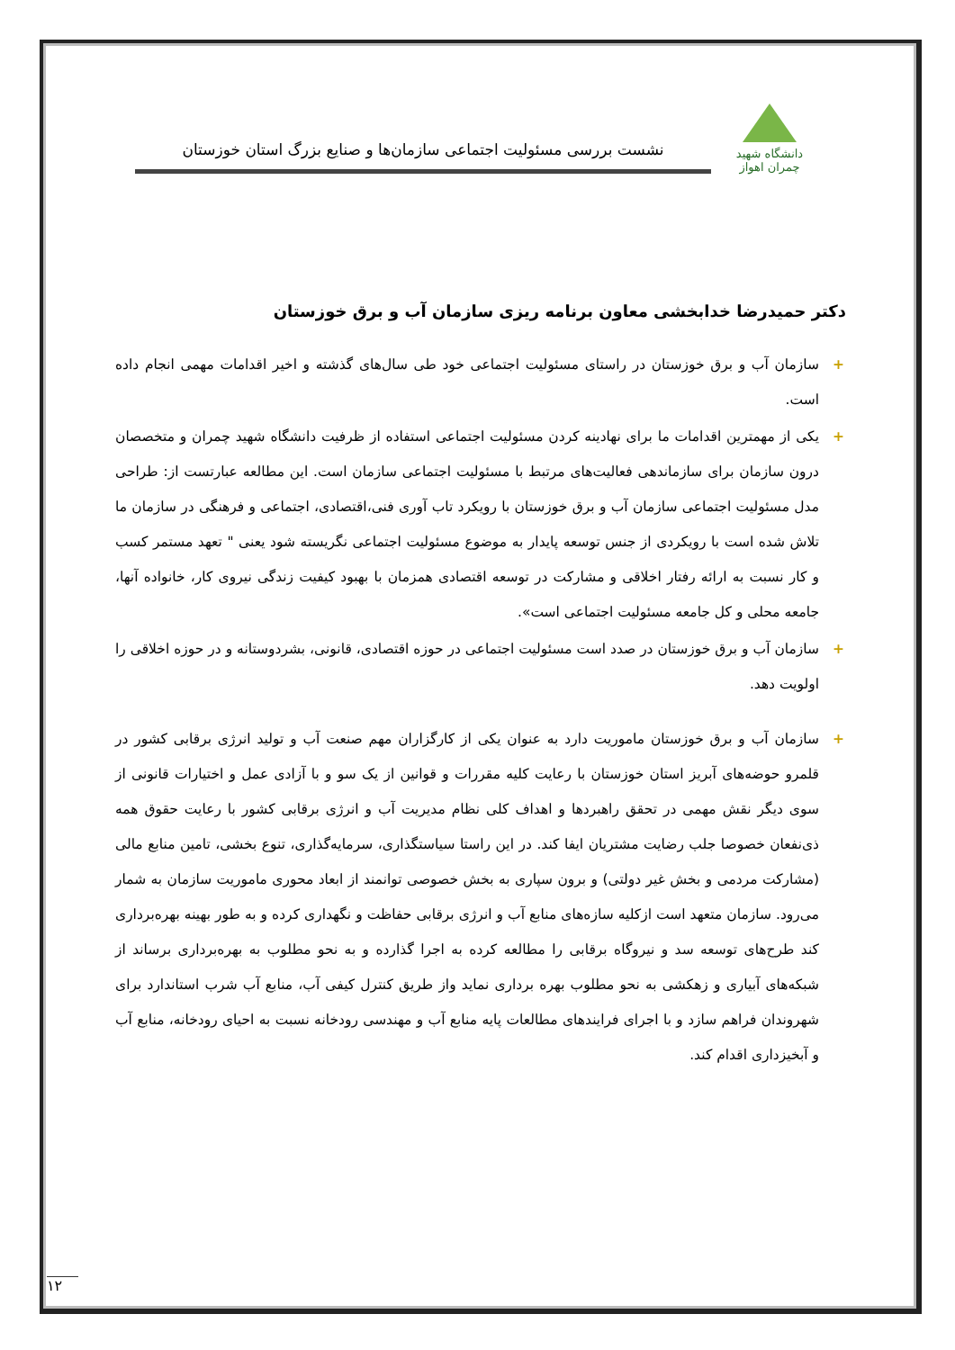دانشگاه شهید چمران اهواز
نشست بررسی مسئولیت اجتماعی سازمان‌ها و صنایع بزرگ استان خوزستان
دکتر حمیدرضا خدابخشی معاون برنامه ریزی سازمان آب و برق خوزستان
+ سازمان آب و برق خوزستان در راستای مسئولیت اجتماعی خود طی سال‌های گذشته و اخیر اقدامات مهمی انجام داده است.
+ یکی از مهمترین اقدامات ما برای نهادینه کردن مسئولیت اجتماعی استفاده از ظرفیت دانشگاه شهید چمران و متخصصان درون سازمان برای سازماندهی فعالیت‌های مرتبط با مسئولیت اجتماعی سازمان است. این مطالعه عبارتست از: طراحی مدل مسئولیت اجتماعی سازمان آب و برق خوزستان با رویکرد تاب آوری فنی،اقتصادی، اجتماعی و فرهنگی در سازمان ما تلاش شده است با رویکردی از جنس توسعه پایدار به موضوع مسئولیت اجتماعی نگریسته شود یعنی " تعهد مستمر کسب و کار نسبت به ارائه رفتار اخلاقی و مشارکت در توسعه اقتصادی همزمان با بهبود کیفیت زندگی نیروی کار، خانواده آنها، جامعه محلی و کل جامعه مسئولیت اجتماعی است».
+ سازمان آب و برق خوزستان در صدد است مسئولیت اجتماعی در حوزه اقتصادی، قانونی، بشردوستانه و در حوزه اخلاقی را اولویت دهد.
+ سازمان آب و برق خوزستان ماموریت دارد به عنوان یکی از کارگزاران مهم صنعت آب و تولید انرژی برقابی کشور در قلمرو حوضه‌های آبریز استان خوزستان با رعایت کلیه مقررات و قوانین از یک سو و با آزادی عمل و اختیارات قانونی از سوی دیگر نقش مهمی در تحقق راهبردها و اهداف کلی نظام مدیریت آب و انرژی برقابی کشور با رعایت حقوق همه ذی‌نفعان خصوصا جلب رضایت مشتریان ایفا کند. در این راستا سیاستگذاری، سرمایه‌گذاری، تنوع بخشی، تامین منابع مالی (مشارکت مردمی و بخش غیر دولتی) و برون سپاری به بخش خصوصی توانمند از ابعاد محوری ماموریت سازمان به شمار می‌رود. سازمان متعهد است ازکلیه سازه‌های منابع آب و انرژی برقابی حفاظت و نگهداری کرده و به طور بهینه بهره‌برداری کند طرح‌های توسعه سد و نیروگاه برقابی را مطالعه کرده به اجرا گذارده و به نحو مطلوب به بهره‌برداری برساند از شبکه‌های آبیاری و زهکشی به نحو مطلوب بهره برداری نماید واز طریق کنترل کیفی آب، منابع آب شرب استاندارد برای شهروندان فراهم سازد و با اجرای فرایندهای مطالعات پایه منابع آب و مهندسی رودخانه نسبت به احیای رودخانه، منابع آب و آبخیزداری اقدام کند.
۱۲